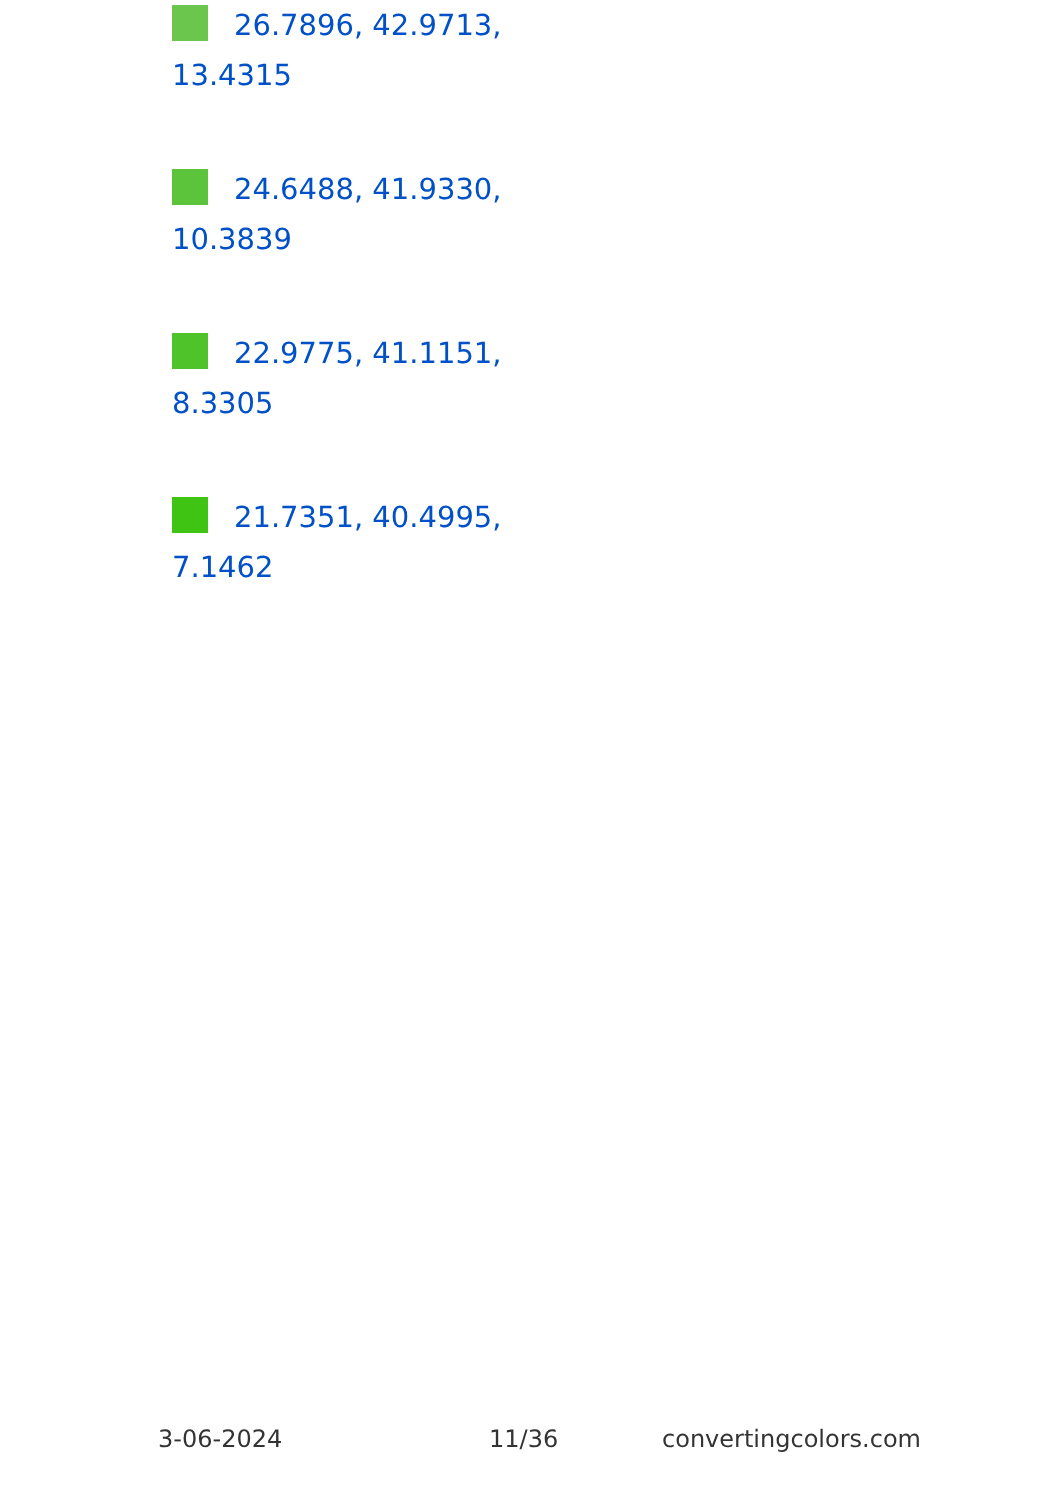26.7896, 42.9713, 13.4315
24.6488, 41.9330, 10.3839
22.9775, 41.1151, 8.3305
21.7351, 40.4995, 7.1462
3-06-2024 11/36 convertingcolors.com